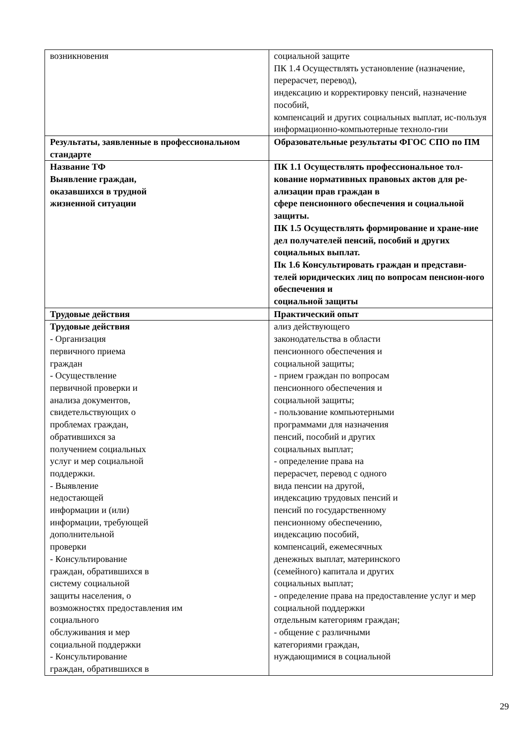| возникновения | социальной защите ПК 1.4 Осуществлять установление (назначение, перерасчет, перевод), индексацию и корректировку пенсий, назначение пособий, компенсаций и других социальных выплат, ис-пользуя информационно-компьютерные техноло-гии |
| Результаты, заявленные в профессиональном стандарте | Образовательные результаты ФГОС СПО по ПМ |
| Название ТФ Выявление граждан, оказавшихся в трудной жизненной ситуации | ПК 1.1 Осуществлять профессиональное тол-кование нормативных правовых актов для ре-ализации прав граждан в сфере пенсионного обеспечения и социальной защиты. ПК 1.5 Осуществлять формирование и хране-ние дел получателей пенсий, пособий и других социальных выплат. Пк 1.6 Консультировать граждан и представи-телей юридических лиц по вопросам пенсион-ного обеспечения и социальной защиты |
| Трудовые действия | Практический опыт |
| Трудовые действия - Организация первичного приема граждан - Осуществление первичной проверки и анализа документов, свидетельствующих о проблемах граждан, обратившихся за получением социальных услуг и мер социальной поддержки. - Выявление недостающей информации и (или) информации, требующей дополнительной проверки - Консультирование граждан, обратившихся в систему социальной защиты населения, о возможностях предоставления им социального обслуживания и мер социальной поддержки - Консультирование граждан, обратившихся в | ализ действующего законодательства в области пенсионного обеспечения и социальной защиты; - прием граждан по вопросам пенсионного обеспечения и социальной защиты; - пользование компьютерными программами для назначения пенсий, пособий и других социальных выплат; - определение права на перерасчет, перевод с одного вида пенсии на другой, индексацию трудовых пенсий и пенсий по государственному пенсионному обеспечению, индексацию пособий, компенсаций, ежемесячных денежных выплат, материнского (семейного) капитала и других социальных выплат; - определение права на предоставление услуг и мер социальной поддержки отдельным категориям граждан; - общение с различными категориями граждан, нуждающимися в социальной |
29